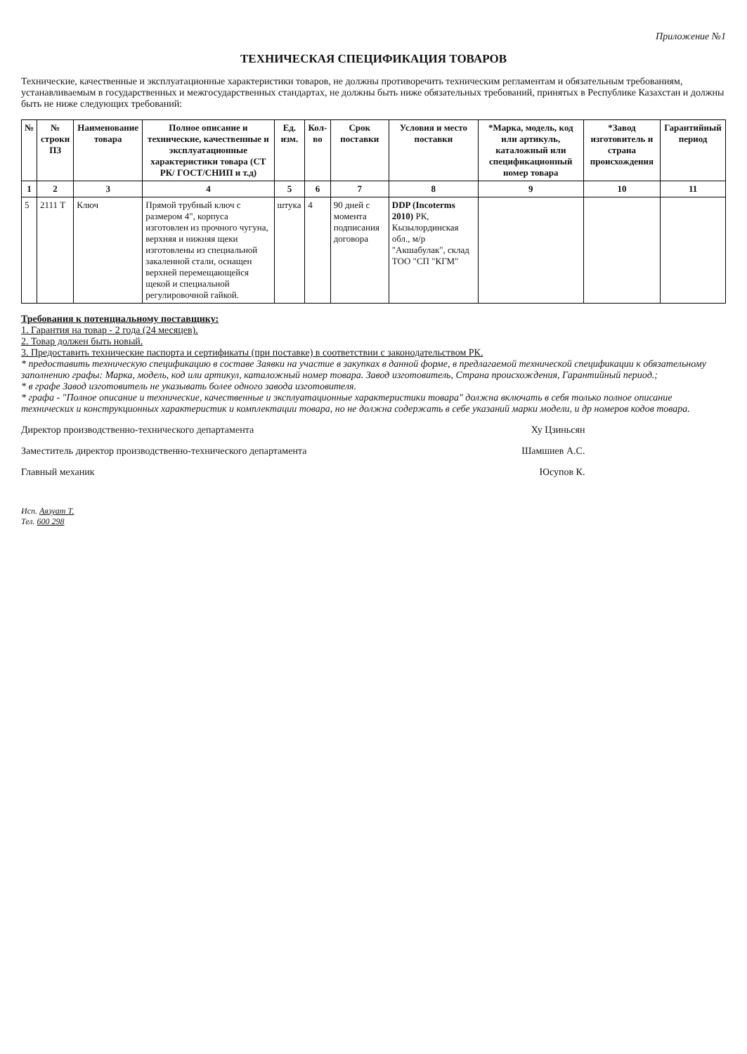Приложение №1
ТЕХНИЧЕСКАЯ СПЕЦИФИКАЦИЯ ТОВАРОВ
Технические, качественные и эксплуатационные характеристики товаров, не должны противоречить техническим регламентам и обязательным требованиям, устанавливаемым в государственных и межгосударственных стандартах, не должны быть ниже обязательных требований, принятых в Республике Казахстан и должны быть не ниже следующих требований:
| № | № строки ПЗ | Наименование товара | Полное описание и технические, качественные и эксплуатационные характеристики товара (СТ РК/ ГОСТ/СНИП и т.д) | Ед. изм. | Кол-во | Срок поставки | Условия и место поставки | *Марка, модель, код или артикуль, каталожный или спецификационный номер товара | *Завод изготовитель и страна происхождения | Гарантийный период |
| --- | --- | --- | --- | --- | --- | --- | --- | --- | --- | --- |
| 1 | 2 | 3 | 4 | 5 | 6 | 7 | 8 | 9 | 10 | 11 |
| 5 | 2111 Т | Ключ | Прямой трубный ключ с размером 4", корпуса изготовлен из прочного чугуна, верхняя и нижняя щеки изготовлены из специальной закаленной стали, оснащен верхней перемещающейся щекой и специальной регулировочной гайкой. | штука | 4 | 90 дней с момента подписания договора | DDP (Incoterms 2010) РК, Кызылординская обл., м/р "Акшабулак", склад ТОО "СП "КГМ" | | | |
Требования к потенциальному поставщику:
1. Гарантия на товар - 2 года (24 месяцев).
2. Товар должен быть новый.
3. Предоставить технические паспорта и сертификаты (при поставке) в соответствии с законодательством РК.
* предоставить техническую спецификацию в составе Заявки на участие в закупках в данной форме, в предлагаемой технической спецификации к обязательному заполнению графы: Марка, модель, код или артикул, каталожный номер товара. Завод изготовитель, Страна происхождения, Гарантийный период.;
* в графе Завод изготовитель не указывать более одного завода изготовителя.
* графа - "Полное описание и технические, качественные и эксплуатационные характеристики товара" должна включать в себя только полное описание технических и конструкционных характеристик и комплектации товара, но не должна содержать в себе указаний марки модели, и др номеров кодов товара.
Директор производственно-технического департамента Ху Цзиньсян
Заместитель директор производственно-технического департамента Шамшиев А.С.
Главный механик Юсупов К.
Исп. Аязуат Т.
Тел. 600 298